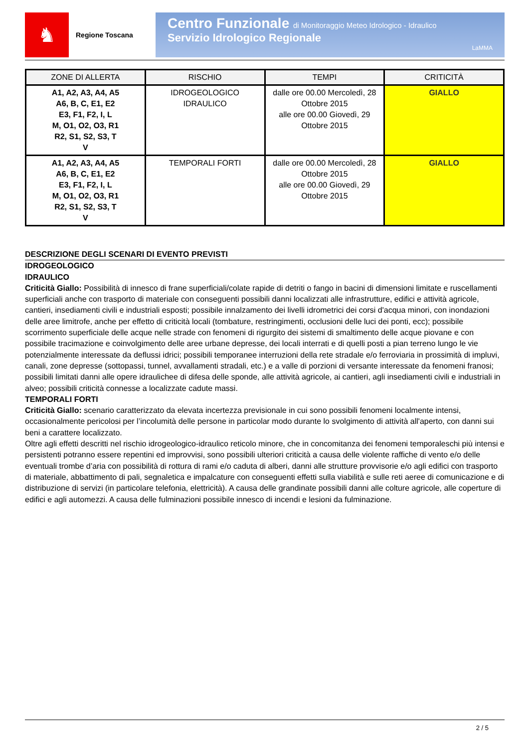♞
Regione Toscana
Centro Funzionale di Monitoraggio Meteo Idrologico - Idraulico
Servizio Idrologico Regionale
LaMMA
| ZONE DI ALLERTA | RISCHIO | TEMPI | CRITICITÀ |
| --- | --- | --- | --- |
| A1, A2, A3, A4, A5 A6, B, C, E1, E2 E3, F1, F2, I, L M, O1, O2, O3, R1 R2, S1, S2, S3, T V | IDROGEOLOGICO IDRAULICO | dalle ore 00.00 Mercoledì, 28 Ottobre 2015 alle ore 00.00 Giovedì, 29 Ottobre 2015 | GIALLO |
| A1, A2, A3, A4, A5 A6, B, C, E1, E2 E3, F1, F2, I, L M, O1, O2, O3, R1 R2, S1, S2, S3, T V | TEMPORALI FORTI | dalle ore 00.00 Mercoledì, 28 Ottobre 2015 alle ore 00.00 Giovedì, 29 Ottobre 2015 | GIALLO |
DESCRIZIONE DEGLI SCENARI DI EVENTO PREVISTI
IDROGEOLOGICO
IDRAULICO
Criticità Giallo: Possibilità di innesco di frane superficiali/colate rapide di detriti o fango in bacini di dimensioni limitate e ruscellamenti superficiali anche con trasporto di materiale con conseguenti possibili danni localizzati alle infrastrutture, edifici e attività agricole, cantieri, insediamenti civili e industriali esposti; possibile innalzamento dei livelli idrometrici dei corsi d'acqua minori, con inondazioni delle aree limitrofe, anche per effetto di criticità locali (tombature, restringimenti, occlusioni delle luci dei ponti, ecc); possibile scorrimento superficiale delle acque nelle strade con fenomeni di rigurgito dei sistemi di smaltimento delle acque piovane e con possibile tracimazione e coinvolgimento delle aree urbane depresse, dei locali interrati e di quelli posti a pian terreno lungo le vie potenzialmente interessate da deflussi idrici; possibili temporanee interruzioni della rete stradale e/o ferroviaria in prossimità di impluvi, canali, zone depresse (sottopassi, tunnel, avvallamenti stradali, etc.) e a valle di porzioni di versante interessate da fenomeni franosi; possibili limitati danni alle opere idraulichee di difesa delle sponde, alle attività agricole, ai cantieri, agli insediamenti civili e industriali in alveo; possibili criticità connesse a localizzate cadute massi.
TEMPORALI FORTI
Criticità Giallo: scenario caratterizzato da elevata incertezza previsionale in cui sono possibili fenomeni localmente intensi, occasionalmente pericolosi per l’incolumità delle persone in particolar modo durante lo svolgimento di attività all'aperto, con danni sui beni a carattere localizzato.
Oltre agli effetti descritti nel rischio idrogeologico-idraulico reticolo minore, che in concomitanza dei fenomeni temporaleschi più intensi e persistenti potranno essere repentini ed improvvisi, sono possibili ulteriori criticità a causa delle violente raffiche di vento e/o delle eventuali trombe d’aria con possibilità di rottura di rami e/o caduta di alberi, danni alle strutture provvisorie e/o agli edifici con trasporto di materiale, abbattimento di pali, segnaletica e impalcature con conseguenti effetti sulla viabilità e sulle reti aeree di comunicazione e di distribuzione di servizi (in particolare telefonia, elettricità). A causa delle grandinate possibili danni alle colture agricole, alle coperture di edifici e agli automezzi. A causa delle fulminazioni possibile innesco di incendi e lesioni da fulminazione.
2 / 5